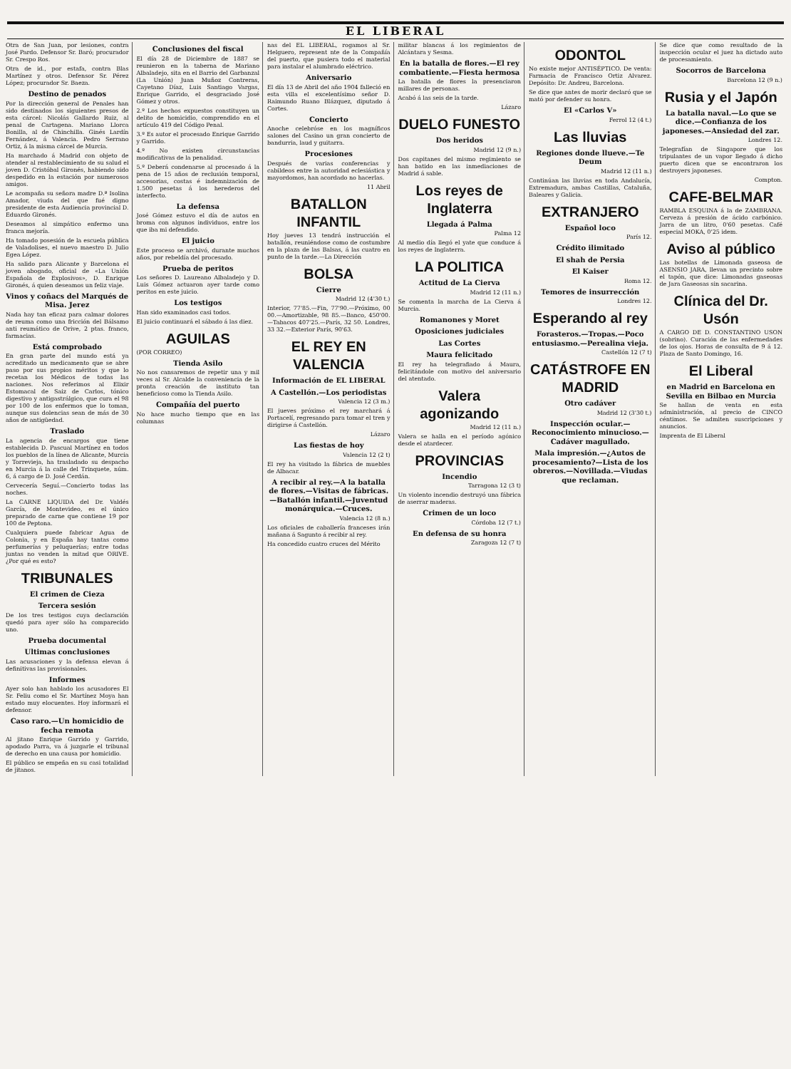EL LIBERAL
Otra de San Juan, por lesiones, contra José Pardo. Defensor Sr. Baró; procurador Sr. Crespo Ros.
Otra de id., por estafa, contra Blas Martínez y otros. Defensor Sr. Pérez López; procurador Sr. Baeza.
Destino de penados
Por la dirección general de Penales han sido destinados los siguientes presos de esta cárcel: Nicolás Gallardo Ruiz, al penal de Cartagena. Mariano Llorca Bonilla, al de Chinchilla. Ginés Lardín Fernández, á Valencia. Pedro Serrano Ortiz, á la misma cárcel de Murcia.
Ha marchado á Madrid con objeto de atender al restablecimiento de su salud el joven D. Cristóbal Gironés, habiendo sido despedido en la estación por numerosos amigos.
Le acompaña su señora madre D.ª Isolina Amador, viuda del que fué digno presidente de esta Audiencia provincial D. Eduardo Gironés.
Deseamos al simpático enfermo una franca mejoría.
Ha tomado posesión de la escuela pública de Valadolises, el nuevo maestro D. Julio Egea López.
Ha salido para Alicante y Barcelona el joven abogado, oficial de «La Unión Española de Explosivos», D. Enrique Gironés, á quien deseamos un feliz viaje.
Vinos y coñacs del Marqués de Misa. Jerez
Nada hay tan eficaz para calmar dolores de reuma como una fricción del Bálsamo anti reumático de Orive, 2 ptas. franco, farmacias.
Está comprobado
En gran parte del mundo está ya acreditado un medicamento que se abre paso por sus propios méritos y que lo recetan los Médicos de todas las naciones. Nos referimos al Elixir Estomacal de Saiz de Carlos, tónico digestivo y antigastrálgico, que cura el 98 por 100 de los enfermos que lo toman, aunque sus dolencias sean de más de 30 años de antigüedad.
Traslado
La agencia de encargos que tiene establecida D. Pascual Martínez en todos los pueblos de la línea de Alicante, Murcia y Torrevieja, ha trasladado su despacho en Murcia á la calle del Trinquete, núm. 6, á cargo de D. José Cerdán.
Cervecería Seguí.—Concierto todas las noches.
La CARNE LIQUIDA del Dr. Valdés García, de Montevideo, es el único preparado de carne que contiene 19 por 100 de Peptona.
Cualquiera puede fabricar Agua de Colonia, y en España hay tantas como perfumerías y peluquerías; entre todas juntas no venden la mitad que ORIVE. ¿Por qué es esto?
TRIBUNALES
El crimen de Cieza
Tercera sesión
De los tres testigos cuya declaración quedó para ayer sólo ha comparecido uno.
Prueba documental
Ultimas conclusiones
Las acusaciones y la defensa elevan á definitivas las provisionales.
Informes
Ayer solo han hablado los acusadores El Sr. Feliu como el Sr. Martínez Moya han estado muy elocuentes. Hoy informará el defensor.
Caso raro.—Un homicidio de fecha remota
Al jitano Enrique Garrido y Garrido, apodado Parra, va á juzgarle el tribunal de derecho en una causa por homicidio.
El público se empeña en su casi totalidad de jitanos.
Conclusiones del fiscal
El día 28 de Diciembre de 1887 se reunieron en la taberna de Mariano Albaladejo, sita en el Barrio del Garbanzal (La Unión) Juan Muñoz Contreras, Cayetano Díaz, Luis Santiago Vargas, Enrique Garrido, el desgraciado José Gómez y otros.
2.º Los hechos expuestos constituyen un delito de homicidio, comprendido en el artículo 419 del Código Penal.
3.º Es autor el procesado Enrique Garrido y Garrido.
4.º No existen circunstancias modificativas de la penalidad.
5.º Deberá condenarse al procesado á la pena de 15 años de reclusión temporal, accesorias, costas é indemnización de 1.500 pesetas á los herederos del interfecto.
La defensa
José Gómez estuvo el día de autos en broma con algunos individuos, entre los que iba mi defendido.
El juicio
Este proceso se archivó, durante muchos años, por rebeldía del procesado.
Prueba de peritos
Los señores D. Laureano Albaladejo y D. Luis Gómez actuaron ayer tarde como peritos en este juicio.
Los testigos
Han sido examinados casi todos.
El juicio continuará el sábado á las diez.
AGUILAS
(POR CORREO)
Tienda Asilo
No nos cansaremos de repetir una y mil veces al Sr. Alcalde la conveniencia de la pronta creación de instituto tan beneficioso como la Tienda Asilo.
Compañía del puerto
No hace mucho tiempo que en las columnas
nas del EL LIBERAL, rogamos al Sr. Helguero, represent nte de la Compañía del puerto, que pusiera todo el material para instalar el alumbrado eléctrico.
Aniversario
El día 13 de Abril del año 1904 falleció en esta villa el excelentísimo señor D. Raimundo Ruano Blázquez, diputado á Cortes.
Concierto
Anoche celebróse en los magníficos salones del Casino un gran concierto de bandurria, laud y guitarra.
Procesiones
Después de varias conferencias y cabildeos entre la autoridad eclesiástica y mayordomos, han acordado no hacerlas.
11 Abril
BATALLON INFANTIL
Hoy jueves 13 tendrá instrucción el batallón, reuniéndose como de costumbre en la plaza de las Balsas, á las cuatro en punto de la tarde.—La Dirección
BOLSA
Cierre
Madrid 12 (4'30 t.)
Interior, 77'85.—Fin, 77'90.—Próximo, 00 00.—Amortizable, 98 85.—Banco, 450'00.—Tabacos 407'25.—París, 32 50. Londres, 33 32.—Exterior París, 90'63.
EL REY EN VALENCIA
Información de EL LIBERAL
A Castellón.—Los periodistas
Valencia 12 (3 m.)
El jueves próximo el rey marchará á Portacelí, regresando para tomar el tren y dirigirse á Castellón.
Lázaro
Las fiestas de hoy
Valencia 12 (2 t)
El rey ha visitado la fábrica de muebles de Albacar.
A recibir al rey.—A la batalla de flores.—Visitas de fábricas.—Batallón infantil.—Juventud monárquica.—Cruces.
Valencia 12 (8 n.)
Los oficiales de caballería franceses irán mañana á Sagunto á recibir al rey.
Ha concedido cuatro cruces del Mérito
militar blancas á los regimientos de Alcántara y Sesma.
En la batalla de flores.—El rey combatiente.—Fiesta hermosa
La batalla de flores la presenciaron millares de personas.
Acabó á las seis de la tarde.
Lázaro
DUELO FUNESTO
Dos heridos
Madrid 12 (9 n.)
Dos capitanes del mismo regimiento se han batido en las inmediaciones de Madrid á sable.
Los reyes de Inglaterra
Llegada á Palma
Palma 12
Al medio día llegó el yate que conduce á los reyes de Inglaterra.
LA POLITICA
Actitud de La Cierva
Madrid 12 (11 n.)
Se comenta la marcha de La Cierva á Murcia.
Romanones y Moret
Oposiciones judiciales
Las Cortes
Maura felicitado
El rey ha telegrafiado á Maura, felicitándole con motivo del aniversario del atentado.
Valera agonizando
Madrid 12 (11 n.)
Valera se halla en el período agónico desde el atardecer.
PROVINCIAS
Incendio
Tarragona 12 (3 t)
Un violento incendio destruyó una fábrica de aserrar maderas.
Crimen de un loco
Córdoba 12 (7 t.)
En defensa de su honra
Zaragoza 12 (7 t)
ODONTOL
No existe mejor ANTISÉPTICO. De venta: Farmacia de Francisco Ortiz Alvarez. Depósito: Dr. Andreu, Barcelona.
Se dice que antes de morir declaró que se mató por defender su honra.
El «Carlos V»
Ferrol 12 (4 t.)
Las lluvias
Regiones donde llueve.—Te Deum
Madrid 12 (11 n.)
Continúan las lluvias en toda Andalucía, Extremadura, ambas Castillas, Cataluña, Baleares y Galicia.
EXTRANJERO
Español loco
París 12.
Crédito ilimitado
El shah de Persia
El Kaiser
Roma 12.
Temores de insurrección
Londres 12.
Esperando al rey
Forasteros.—Tropas.—Poco entusiasmo.—Perealina vieja.
Castellón 12 (7 t)
CATÁSTROFE EN MADRID
Otro cadáver
Madrid 12 (3'30 t.)
Inspección ocular.—Reconocimiento minucioso.—Cadáver magullado.
Mala impresión.—¿Autos de procesamiento?—Lista de los obreros.—Novillada.—Viudas que reclaman.
Se dice que como resultado de la inspección ocular el juez ha dictado auto de procesamiento.
Socorros de Barcelona
Barcelona 12 (9 n.)
Rusia y el Japón
La batalla naval.—Lo que se dice.—Confianza de los japoneses.—Ansiedad del zar.
Londres 12.
Telegrafían de Singapore que los tripulantes de un vapor llegado á dicho puerto dicen que se encontraron los destroyers japoneses.
Compton.
CAFE-BELMAR
RAMBLA ESQUINA á la de ZAMBRANA. Cerveza á presión de ácido carbónico. Jarra de un litro, 0'60 pesetas. Café especial MOKA, 0'25 idem.
Aviso al público
Las botellas de Limonada gaseosa de ASENSIO JARA, llevan un precinto sobre el tapón, que dice: Limonadas gaseosas de Jara Gaseosas sin sacarina.
Clínica del Dr. Usón
A CARGO DE D. CONSTANTINO USON (sobrino). Curación de las enfermedades de los ojos. Horas de consulta de 9 á 12. Plaza de Santo Domingo, 16.
El Liberal
en Madrid en Barcelona en Sevilla en Bilbao en Murcia
Se hallan de venta en esta administración, al precio de CINCO céntimos. Se admiten suscripciones y anuncios.
Imprenta de El Liberal